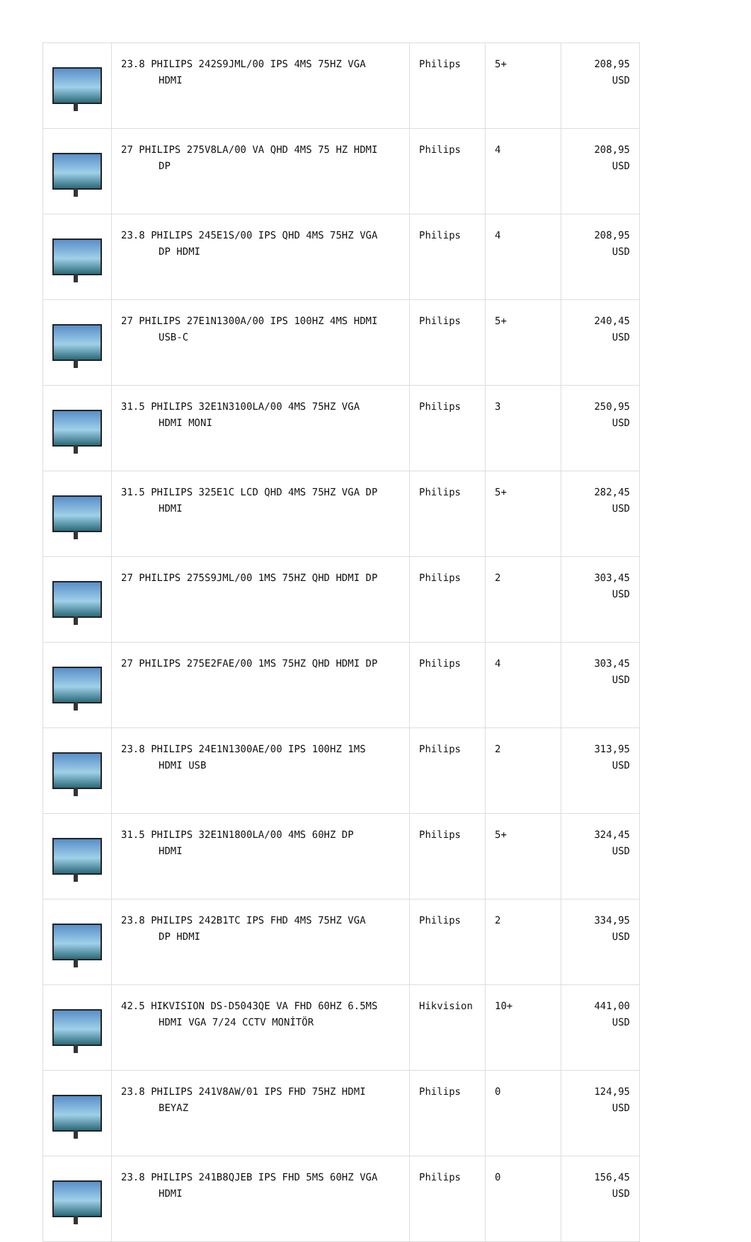| | 23.8 PHILIPS 242S9JML/00 IPS 4MS 75HZ VGA HDMI | Philips | 5+ | 208,95 USD |
| | 27 PHILIPS 275V8LA/00 VA QHD 4MS 75 HZ HDMI DP | Philips | 4 | 208,95 USD |
| | 23.8 PHILIPS 245E1S/00 IPS QHD 4MS 75HZ VGA DP HDMI | Philips | 4 | 208,95 USD |
| | 27 PHILIPS 27E1N1300A/00 IPS 100HZ 4MS HDMI USB-C | Philips | 5+ | 240,45 USD |
| | 31.5 PHILIPS 32E1N3100LA/00 4MS 75HZ VGA HDMI MONI | Philips | 3 | 250,95 USD |
| | 31.5 PHILIPS 325E1C LCD QHD 4MS 75HZ VGA DP HDMI | Philips | 5+ | 282,45 USD |
| | 27 PHILIPS 275S9JML/00 1MS 75HZ QHD HDMI DP | Philips | 2 | 303,45 USD |
| | 27 PHILIPS 275E2FAE/00 1MS 75HZ QHD HDMI DP | Philips | 4 | 303,45 USD |
| | 23.8 PHILIPS 24E1N1300AE/00 IPS 100HZ 1MS HDMI USB | Philips | 2 | 313,95 USD |
| | 31.5 PHILIPS 32E1N1800LA/00 4MS 60HZ DP HDMI | Philips | 5+ | 324,45 USD |
| | 23.8 PHILIPS 242B1TC IPS FHD 4MS 75HZ VGA DP HDMI | Philips | 2 | 334,95 USD |
| | 42.5 HIKVISION DS-D5043QE VA FHD 60HZ 6.5MS HDMI VGA 7/24 CCTV MONİTÖR | Hikvision | 10+ | 441,00 USD |
| | 23.8 PHILIPS 241V8AW/01 IPS FHD 75HZ HDMI BEYAZ | Philips | 0 | 124,95 USD |
| | 23.8 PHILIPS 241B8QJEB IPS FHD 5MS 60HZ VGA HDMI | Philips | 0 | 156,45 USD |